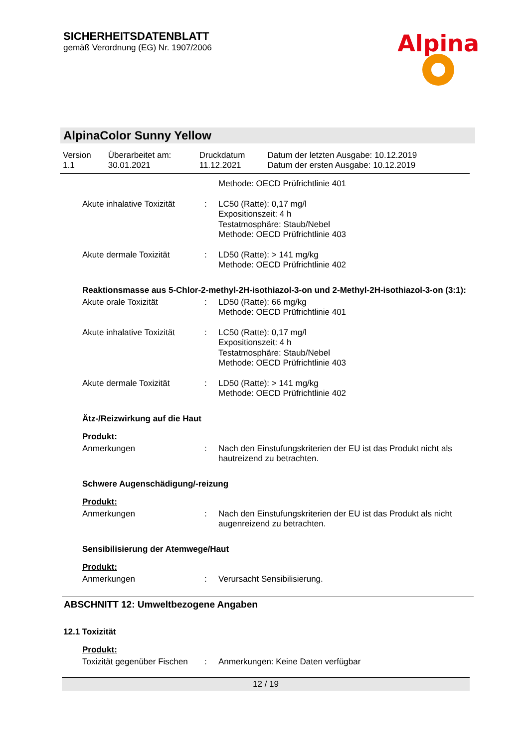SICHERHEITSDATENBLATT
gemäß Verordnung (EG) Nr. 1907/2006
Alpina
AlpinaColor Sunny Yellow
| Version 1.1 | Überarbeitet am: 30.01.2021 | Druckdatum 11.12.2021 | Datum der letzten Ausgabe: 10.12.2019 Datum der ersten Ausgabe: 10.12.2019 |
| | | Methode: OECD Prüfrichtlinie 401 |
| Akute inhalative Toxizität | : | LC50 (Ratte): 0,17 mg/l Expositionszeit: 4 h Testatmosphäre: Staub/Nebel Methode: OECD Prüfrichtlinie 403 |
| Akute dermale Toxizität | : | LD50 (Ratte): > 141 mg/kg Methode: OECD Prüfrichtlinie 402 |
Reaktionsmasse aus 5-Chlor-2-methyl-2H-isothiazol-3-on und 2-Methyl-2H-isothiazol-3-on (3:1):
| Akute orale Toxizität | : | LD50 (Ratte): 66 mg/kg Methode: OECD Prüfrichtlinie 401 |
| Akute inhalative Toxizität | : | LC50 (Ratte): 0,17 mg/l Expositionszeit: 4 h Testatmosphäre: Staub/Nebel Methode: OECD Prüfrichtlinie 403 |
| Akute dermale Toxizität | : | LD50 (Ratte): > 141 mg/kg Methode: OECD Prüfrichtlinie 402 |
Ätz-/Reizwirkung auf die Haut
Produkt:
| Anmerkungen | : | Nach den Einstufungskriterien der EU ist das Produkt nicht als hautreizend zu betrachten. |
Schwere Augenschädigung/-reizung
Produkt:
| Anmerkungen | : | Nach den Einstufungskriterien der EU ist das Produkt als nicht augenreizend zu betrachten. |
Sensibilisierung der Atemwege/Haut
Produkt:
| Anmerkungen | : | Verursacht Sensibilisierung. |
ABSCHNITT 12: Umweltbezogene Angaben
12.1 Toxizität
Produkt:
| Toxizität gegenüber Fischen | : | Anmerkungen: Keine Daten verfügbar |
12 / 19